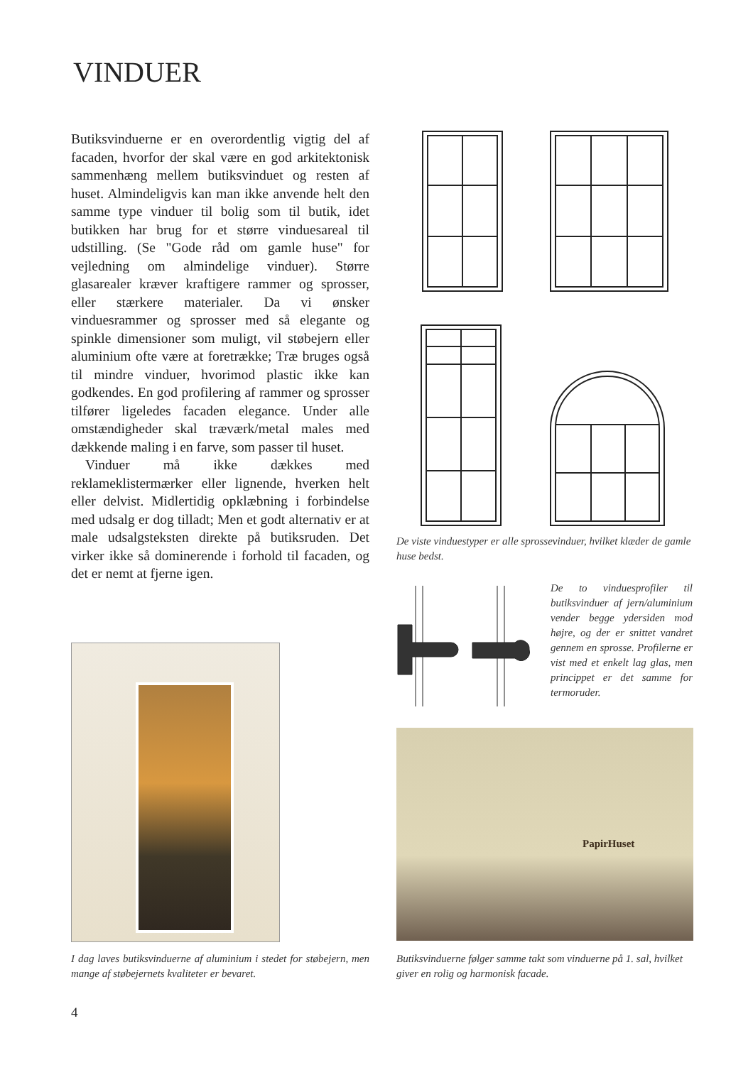VINDUER
Butiksvinduerne er en overordentlig vigtig del af facaden, hvorfor der skal være en god arkitektonisk sammenhæng mellem butiksvinduet og resten af huset. Almindeligvis kan man ikke anvende helt den samme type vinduer til bolig som til butik, idet butikken har brug for et større vinduesareal til udstilling. (Se "Gode råd om gamle huse" for vejledning om almindelige vinduer). Større glasarealer kræver kraftigere rammer og sprosser, eller stærkere materialer. Da vi ønsker vinduesrammer og sprosser med så elegante og spinkle dimensioner som muligt, vil støbejern eller aluminium ofte være at foretrække; Træ bruges også til mindre vinduer, hvorimod plastic ikke kan godkendes. En god profilering af rammer og sprosser tilfører ligeledes facaden elegance. Under alle omstændigheder skal træværk/metal males med dækkende maling i en farve, som passer til huset.
Vinduer må ikke dækkes med reklameklistermærker eller lignende, hverken helt eller delvist. Midlertidig opklæbning i forbindelse med udsalg er dog tilladt; Men et godt alternativ er at male udsalgsteksten direkte på butiksruden. Det virker ikke så dominerende i forhold til facaden, og det er nemt at fjerne igen.
De viste vinduestyper er alle sprossevinduer, hvilket klæder de gamle huse bedst.
De to vinduesprofiler til butiksvinduer af jern/aluminium vender begge ydersiden mod højre, og der er snittet vandret gennem en sprosse. Profilerne er vist med et enkelt lag glas, men princippet er det samme for termoruder.
PapirHuset
I dag laves butiksvinduerne af aluminium i stedet for støbejern, men mange af støbejernets kvaliteter er bevaret.
Butiksvinduerne følger samme takt som vinduerne på 1. sal, hvilket giver en rolig og harmonisk facade.
4